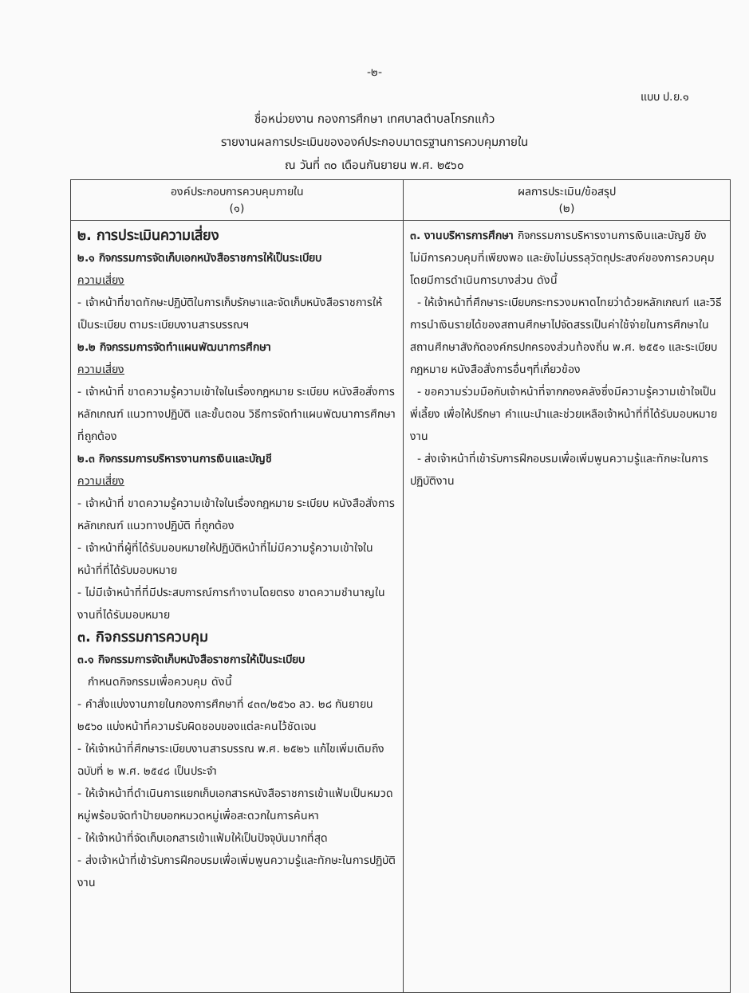-๒-
แบบ ป.ย.๑
ชื่อหน่วยงาน กองการศึกษา เทศบาลตำบลโกรกแก้ว
รายงานผลการประเมินขององค์ประกอบมาตรฐานการควบคุมภายใน
ณ วันที่ ๓๐ เดือนกันยายน พ.ศ. ๒๕๖๐
| องค์ประกอบการควบคุมภายใน (๑) | ผลการประเมิน/ข้อสรุป (๒) |
| --- | --- |
| ๒. การประเมินความเสี่ยง ๒.๑ กิจกรรมการจัดเก็บเอกหนังสือราชการให้เป็นระเบียบ ความเสี่ยง - เจ้าหน้าที่ขาดทักษะปฏิบัติในการเก็บรักษาและจัดเก็บหนังสือราชการให้เป็นระเบียบ ตามระเบียบงานสารบรรณฯ ๒.๒ กิจกรรมการจัดทำแผนพัฒนาการศึกษา ความเสี่ยง - เจ้าหน้าที่ ขาดความรู้ความเข้าใจในเรื่องกฎหมาย ระเบียบ หนังสือสั่งการ หลักเกณฑ์ แนวทางปฏิบัติ และขั้นตอน วิธีการจัดทำแผนพัฒนาการศึกษาที่ถูกต้อง ๒.๓ กิจกรรมการบริหารงานการเงินและบัญชี ความเสี่ยง - เจ้าหน้าที่ ขาดความรู้ความเข้าใจในเรื่องกฎหมาย ระเบียบ หนังสือสั่งการ หลักเกณฑ์ แนวทางปฏิบัติ ที่ถูกต้อง - เจ้าหน้าที่ผู้ที่ได้รับมอบหมายให้ปฏิบัติหน้าที่ไม่มีความรู้ความเข้าใจในหน้าที่ที่ได้รับมอบหมาย - ไม่มีเจ้าหน้าที่ที่มีประสบการณ์การทำงานโดยตรง ขาดความชำนาญในงานที่ได้รับมอบหมาย ๓. กิจกรรมการควบคุม ๓.๑ กิจกรรมการจัดเก็บหนังสือราชการให้เป็นระเบียบ กำหนดกิจกรรมเพื่อควบคุม ดังนี้ - คำสั่งแบ่งงานภายในกองการศึกษาที่ ๔๓๓/๒๕๖๐ ลว. ๒๘ กันยายน ๒๕๖๐ แบ่งหน้าที่ความรับผิดชอบของแต่ละคนไว้ชัดเจน - ให้เจ้าหน้าที่ศึกษาระเบียบงานสารบรรณ พ.ศ. ๒๕๒๖ แก้ไขเพิ่มเติมถึงฉบับที่ ๒ พ.ศ. ๒๕๔๘ เป็นประจำ - ให้เจ้าหน้าที่ดำเนินการแยกเก็บเอกสารหนังสือราชการเข้าแฟ้มเป็นหมวดหมู่พร้อมจัดทำป้ายบอกหมวดหมู่เพื่อสะดวกในการค้นหา - ให้เจ้าหน้าที่จัดเก็บเอกสารเข้าแฟ้มให้เป็นปัจจุบันมากที่สุด - ส่งเจ้าหน้าที่เข้ารับการฝึกอบรมเพื่อเพิ่มพูนความรู้และทักษะในการปฏิบัติงาน | ๓. งานบริหารการศึกษา กิจกรรมการบริหารงานการเงินและบัญชี ยังไม่มีการควบคุมที่เพียงพอ และยังไม่บรรลุวัตถุประสงค์ของการควบคุม โดยมีการดำเนินการบางส่วน ดังนี้ - ให้เจ้าหน้าที่ศึกษาระเบียบกระทรวงมหาดไทยว่าด้วยหลักเกณฑ์ และวิธีการนำเงินรายได้ของสถานศึกษาไปจัดสรรเป็นค่าใช้จ่ายในการศึกษาในสถานศึกษาสังกัดองค์กรปกครองส่วนท้องถิ่น พ.ศ. ๒๕๕๑ และระเบียบ กฎหมาย หนังสือสั่งการอื่นๆที่เกี่ยวข้อง - ขอความร่วมมือกับเจ้าหน้าที่จากกองคลังซึ่งมีความรู้ความเข้าใจเป็นพี่เลี้ยง เพื่อให้ปรึกษา คำแนะนำและช่วยเหลือเจ้าหน้าที่ที่ได้รับมอบหมายงาน - ส่งเจ้าหน้าที่เข้ารับการฝึกอบรมเพื่อเพิ่มพูนความรู้และทักษะในการปฏิบัติงาน |